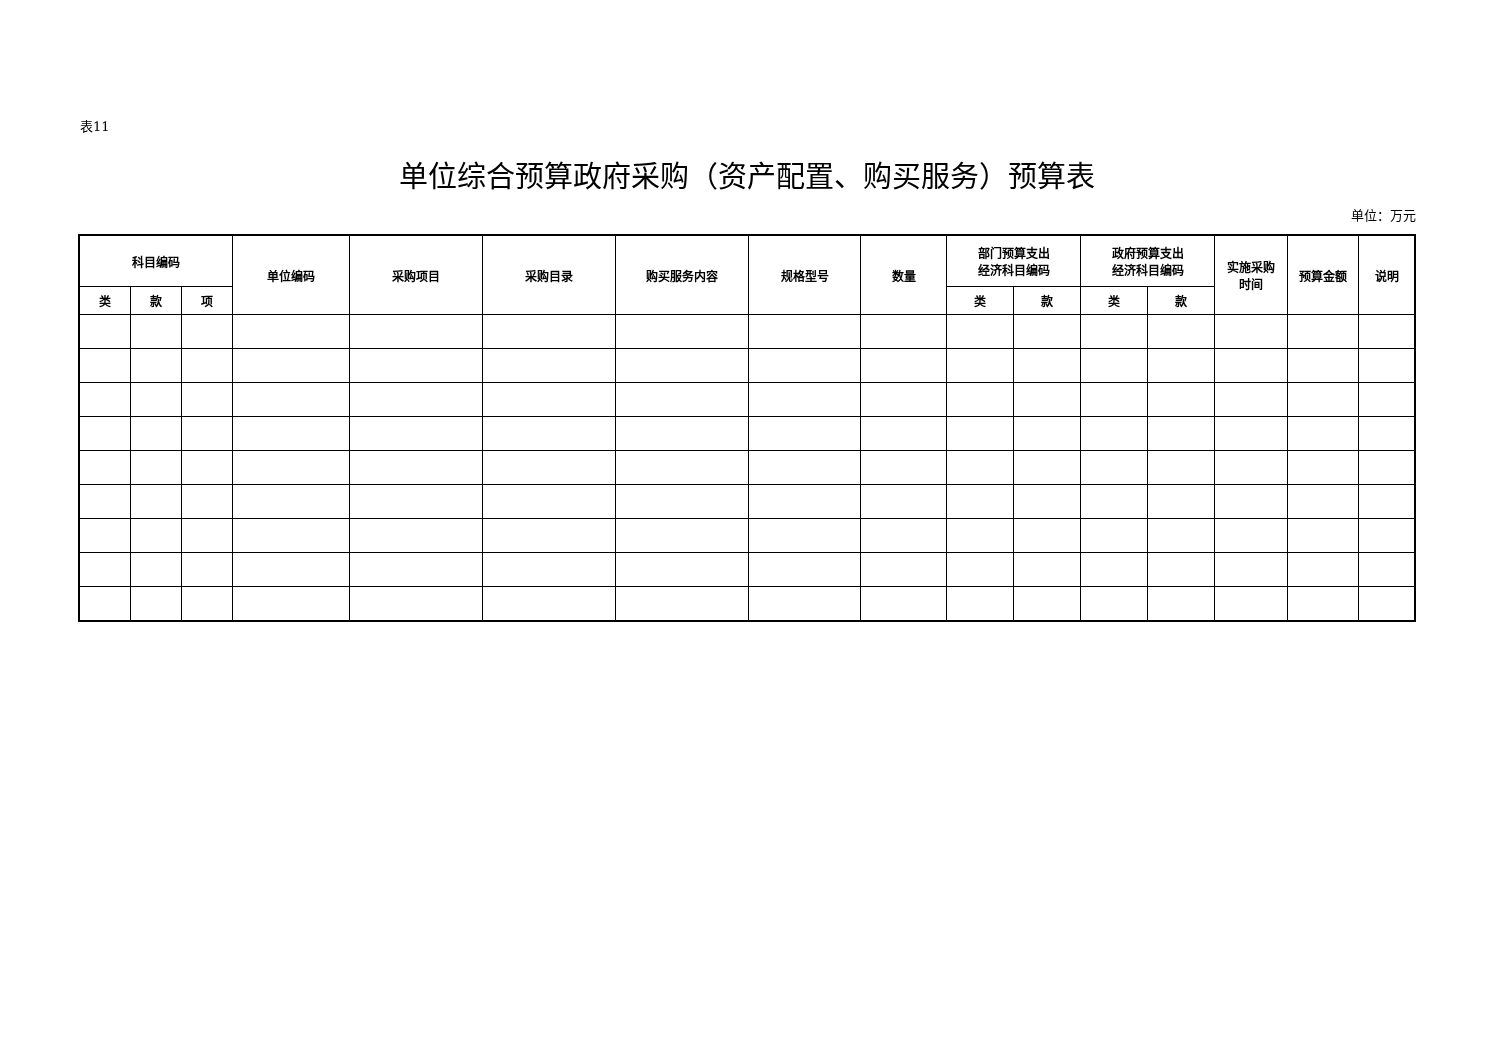表11
单位综合预算政府采购（资产配置、购买服务）预算表
单位：万元
| 科目编码 | | | 单位编码 | 采购项目 | 采购目录 | 购买服务内容 | 规格型号 | 数量 | 部门预算支出 经济科目编码 | | 政府预算支出 经济科目编码 | | 实施采购 时间 | 预算金额 | 说明 |
| --- | --- | --- | --- | --- | --- | --- | --- | --- | --- | --- | --- | --- | --- | --- | --- |
| 类 | 款 | 项 | | | | | | | 类 | 款 | 类 | 款 | | | |